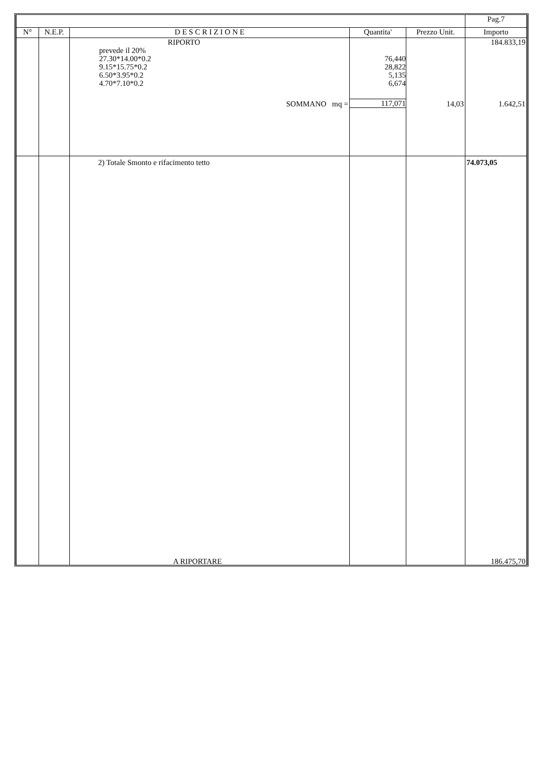| | | | | | Pag.7 |
| N° | N.E.P. | D E S C R I Z I O N E | Quantita' | Prezzo Unit. | Importo |
| | | RIPORTO prevede il 20% 27.30*14.00*0.2 9.15*15.75*0.2 6.50*3.95*0.2 4.70*7.10*0.2 SOMMANO mq = | 76,440 28,822 5,135 6,674 117,071 | 14,03 | 184.833,19 1.642,51 |
| | | 2) Totale Smonto e rifacimento tetto A RIPORTARE | | | 74.073,05 186.475,70 |